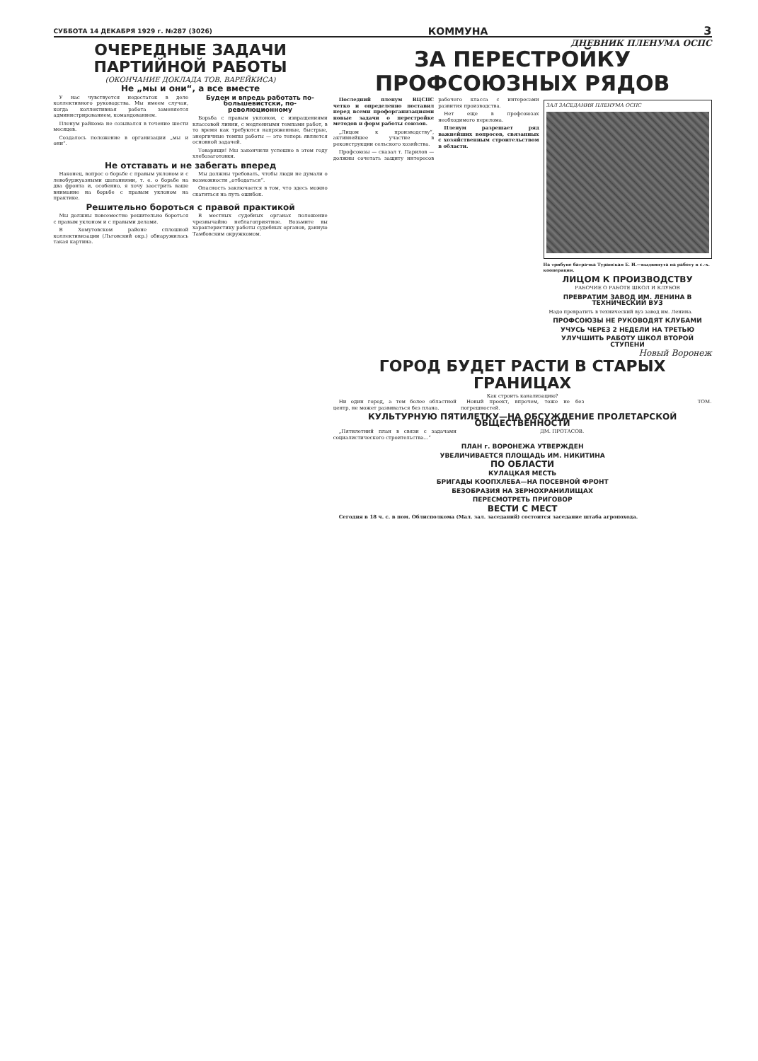СУББОТА 14 ДЕКАБРЯ 1929 г. №287 (3026) КОММУНА 3
ОЧЕРЕДНЫЕ ЗАДАЧИ ПАРТИЙНОЙ РАБОТЫ
(ОКОНЧАНИЕ ДОКЛАДА ТОВ. ВАРЕЙКИСА)
Не „мы и они“, а все вместе
У нас чувствуется недостаток в деле коллективного руководства. Мы имеем случаи, когда коллективная работа заменяется администрированием, командованием.
Пленум райкома не созывался в течение шести месяцев.
Создалось положение в организации „мы и они“.
Будем и впредь работать по-большевистски, по-революционному
Борьба с правым уклоном, с извращениями классовой линии, с медленными темпами работ, в то время как требуются напряженные, быстрые, энергичные темпы работы — это теперь является основной задачей.
Товарищи! Мы закончили успешно в этом году хлебозаготовки.
Не отставать и не забегать вперед
Наконец, вопрос о борьбе с правым уклоном и с левобуржуазными шатаниями, т. е. о борьбе на два фронта и, особенно, я хочу заострить ваше внимание на борьбе с правым уклоном на практике.
Мы должны требовать, чтобы люди не думали о возможности „отбодаться“.
Опасность заключается в том, что здесь можно скатиться на путь ошибок.
Решительно бороться с правой практикой
Мы должны повсеместно решительно бороться с правым уклоном и с правыми делами.
В Хомутовском районе сплошной коллективизации (Льговский окр.) обнаружилась такая картина.
В местных судебных органах положение чрезвычайно неблагоприятное. Возьмите вы характеристику работы судебных органов, данную Тамбовским окружкомом.
ДНЕВНИК ПЛЕНУМА ОСПС
ЗА ПЕРЕСТРОЙКУ ПРОФСОЮЗНЫХ РЯДОВ
Последний пленум ВЦСПС четко и определенно поставил перед всеми профорганизациями новые задачи о перестройке методов и форм работы союзов.
„Лицом к производству“, активнейшее участие в реконструкции сельского хозяйства.
Профсоюзы — сказал т. Парилов — должны сочетать защиту интересов рабочего класса с интересами развития производства.
Нет еще в профсоюзах необходимого перелома.
Пленум разрешает ряд важнейших вопросов, связанных с хозяйственным строительством в области.
ЗАЛ ЗАСЕДАНИЯ ПЛЕНУМА ОСПС
На трибуне батрачка Туранская Е. И.—выдвинута на работу в с.-х. кооперации.
ЛИЦОМ К ПРОИЗВОДСТВУ
РАБОЧИЕ О РАБОТЕ ШКОЛ И КЛУБОВ
ПРЕВРАТИМ ЗАВОД ИМ. ЛЕНИНА В ТЕХНИЧЕСКИЙ ВУЗ
Надо превратить в технический вуз завод им. Ленина.
ПРОФСОЮЗЫ НЕ РУКОВОДЯТ КЛУБАМИ
УЧУСЬ ЧЕРЕЗ 2 НЕДЕЛИ НА ТРЕТЬЮ
УЛУЧШИТЬ РАБОТУ ШКОЛ ВТОРОЙ СТУПЕНИ
Новый Воронеж
ГОРОД БУДЕТ РАСТИ В СТАРЫХ ГРАНИЦАХ
Как строить канализацию?
Ни один город, а тем более областной центр, не может развиваться без плана.
Новый проект, впрочем, тоже не без погрешностей.
ТОМ.
КУЛЬТУРНУЮ ПЯТИЛЕТКУ—НА ОБСУЖДЕНИЕ ПРОЛЕТАРСКОЙ ОБЩЕСТВЕННОСТИ
„Пятилетний план в связи с задачами социалистического строительства...“
ДМ. ПРОТАСОВ.
ПЛАН г. ВОРОНЕЖА УТВЕРЖДЕН
УВЕЛИЧИВАЕТСЯ ПЛОЩАДЬ ИМ. НИКИТИНА
ПО ОБЛАСТИ
КУЛАЦКАЯ МЕСТЬ
БРИГАДЫ КООПХЛЕБА—НА ПОСЕВНОЙ ФРОНТ
БЕЗОБРАЗИЯ НА ЗЕРНОХРАНИЛИЩАХ
ПЕРЕСМОТРЕТЬ ПРИГОВОР
ВЕСТИ С МЕСТ
Сегодня в 18 ч. с. в пом. Облисполкома (Мал. зал. заседаний) состоится заседание штаба агропохода.